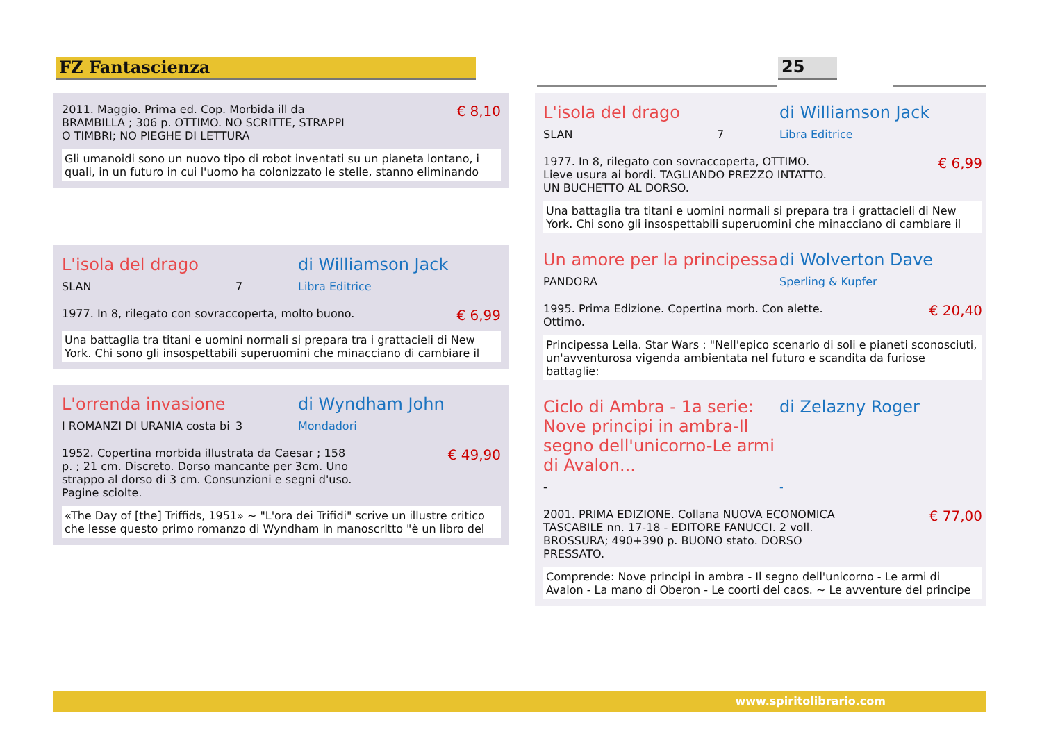FZ Fantascienza 25
2011. Maggio. Prima ed. Cop. Morbida ill da BRAMBILLA ; 306 p. OTTIMO. NO SCRITTE, STRAPPI O TIMBRI; NO PIEGHE DI LETTURA
€ 8,10
Gli umanoidi sono un nuovo tipo di robot inventati su un pianeta lontano, i quali, in un futuro in cui l'uomo ha colonizzato le stelle, stanno eliminando
L'isola del drago di Williamson Jack
SLAN 7 Libra Editrice
1977. In 8, rilegato con sovraccoperta, molto buono.
€ 6,99
Una battaglia tra titani e uomini normali si prepara tra i grattacieli di New York. Chi sono gli insospettabili superuomini che minacciano di cambiare il
L'orrenda invasione di Wyndham John
I ROMANZI DI URANIA costa bi 3 Mondadori
1952. Copertina morbida illustrata da Caesar ; 158 p. ; 21 cm. Discreto. Dorso mancante per 3cm. Uno strappo al dorso di 3 cm. Consunzioni e segni d'uso. Pagine sciolte.
€ 49,90
«The Day of [the] Triffids, 1951» ~ "L'ora dei Trifidi" scrive un illustre critico che lesse questo primo romanzo di Wyndham in manoscritto "è un libro del
L'isola del drago di Williamson Jack
SLAN 7 Libra Editrice
1977. In 8, rilegato con sovraccoperta, OTTIMO. Lieve usura ai bordi. TAGLIANDO PREZZO INTATTO. UN BUCHETTO AL DORSO.
€ 6,99
Una battaglia tra titani e uomini normali si prepara tra i grattacieli di New York. Chi sono gli insospettabili superuomini che minacciano di cambiare il
Un amore per la principessa
di Wolverton Dave
PANDORA Sperling & Kupfer
1995. Prima Edizione. Copertina morb. Con alette. Ottimo.
€ 20,40
Principessa Leila. Star Wars : "Nell'epico scenario di soli e pianeti sconosciuti, un'avventurosa vigenda ambientata nel futuro e scandita da furiose battaglie:
Ciclo di Ambra - 1a serie: Nove principi in ambra-Il segno dell'unicorno-Le armi di Avalon...
di Zelazny Roger
- -
2001. PRIMA EDIZIONE. Collana NUOVA ECONOMICA TASCABILE nn. 17-18 - EDITORE FANUCCI. 2 voll. BROSSURA; 490+390 p. BUONO stato. DORSO PRESSATO.
€ 77,00
Comprende: Nove principi in ambra - Il segno dell'unicorno - Le armi di Avalon - La mano di Oberon - Le coorti del caos. ~ Le avventure del principe
www.spiritolibrario.com